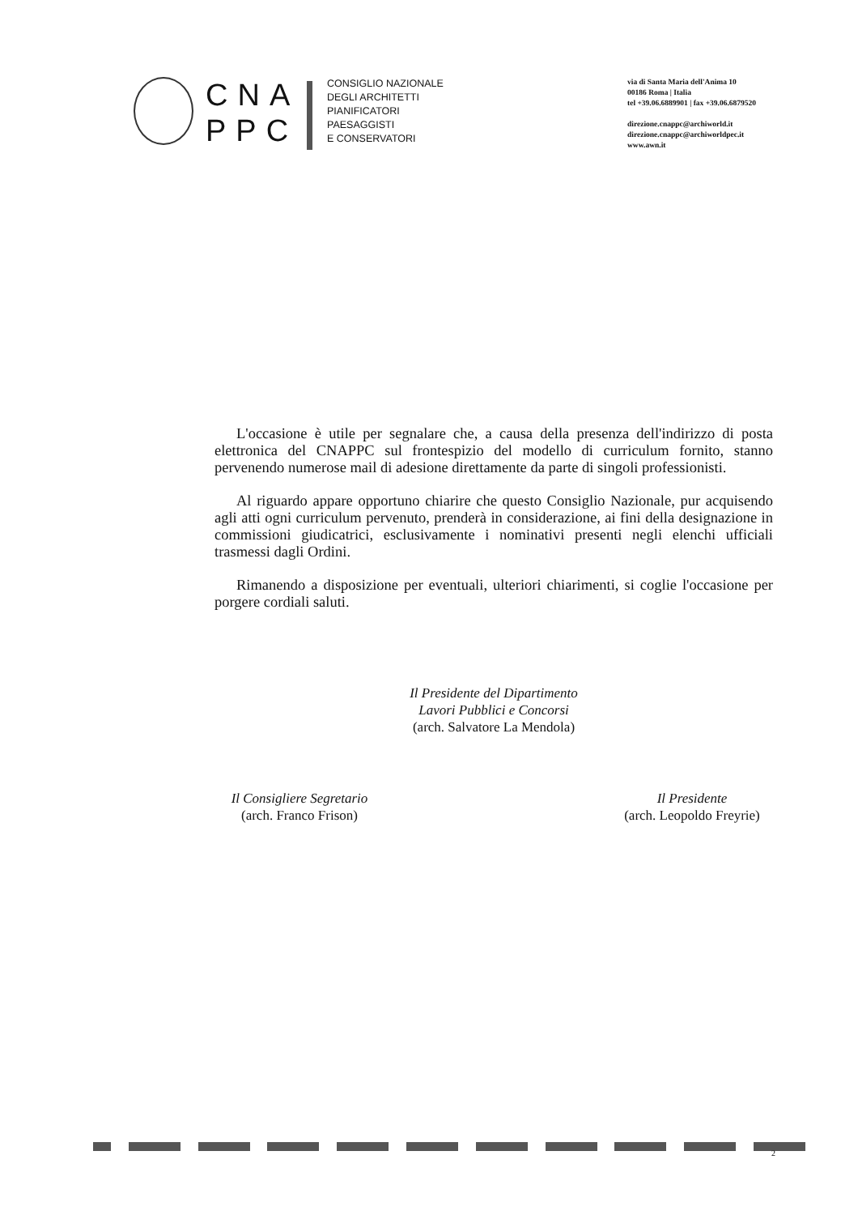CNA
PPC
CONSIGLIO NAZIONALE
DEGLI ARCHITETTI
PIANIFICATORI
PAESAGGISTI
E CONSERVATORI
via di Santa Maria dell'Anima 10
00186 Roma | Italia
tel +39.06.6889901 | fax +39.06.6879520
direzione.cnappc@archiworld.it
direzione.cnappc@archiworldpec.it
www.awn.it
L'occasione è utile per segnalare che, a causa della presenza dell'indirizzo di posta elettronica del CNAPPC sul frontespizio del modello di curriculum fornito, stanno pervenendo numerose mail di adesione direttamente da parte di singoli professionisti.
Al riguardo appare opportuno chiarire che questo Consiglio Nazionale, pur acquisendo agli atti ogni curriculum pervenuto, prenderà in considerazione, ai fini della designazione in commissioni giudicatrici, esclusivamente i nominativi presenti negli elenchi ufficiali trasmessi dagli Ordini.
Rimanendo a disposizione per eventuali, ulteriori chiarimenti, si coglie l'occasione per porgere cordiali saluti.
Il Presidente del Dipartimento
Lavori Pubblici e Concorsi
(arch. Salvatore La Mendola)
Il Consigliere Segretario
(arch. Franco Frison)
Il Presidente
(arch. Leopoldo Freyrie)
2